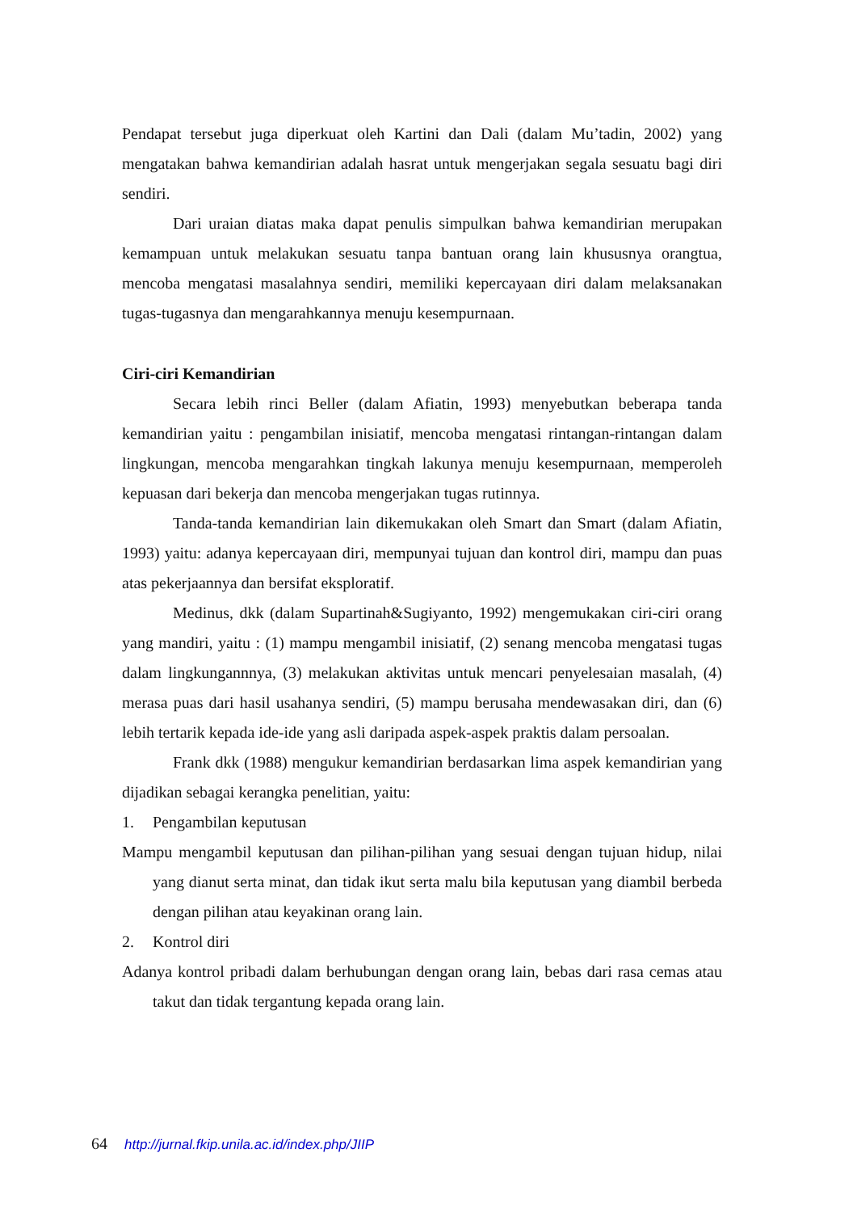Pendapat tersebut juga diperkuat oleh Kartini dan Dali (dalam Mu’tadin, 2002) yang mengatakan bahwa kemandirian adalah hasrat untuk mengerjakan segala sesuatu bagi diri sendiri.
Dari uraian diatas maka dapat penulis simpulkan bahwa kemandirian merupakan kemampuan untuk melakukan sesuatu tanpa bantuan orang lain khususnya orangtua, mencoba mengatasi masalahnya sendiri, memiliki kepercayaan diri dalam melaksanakan tugas-tugasnya dan mengarahkannya menuju kesempurnaan.
Ciri-ciri Kemandirian
Secara lebih rinci Beller (dalam Afiatin, 1993) menyebutkan beberapa tanda kemandirian yaitu : pengambilan inisiatif, mencoba mengatasi rintangan-rintangan dalam lingkungan, mencoba mengarahkan tingkah lakunya menuju kesempurnaan, memperoleh kepuasan dari bekerja dan mencoba mengerjakan tugas rutinnya.
Tanda-tanda kemandirian lain dikemukakan oleh Smart dan Smart (dalam Afiatin, 1993) yaitu: adanya kepercayaan diri, mempunyai tujuan dan kontrol diri, mampu dan puas atas pekerjaannya dan bersifat eksploratif.
Medinus, dkk (dalam Supartinah&Sugiyanto, 1992) mengemukakan ciri-ciri orang yang mandiri, yaitu : (1) mampu mengambil inisiatif, (2) senang mencoba mengatasi tugas dalam lingkungannnya, (3) melakukan aktivitas untuk mencari penyelesaian masalah, (4) merasa puas dari hasil usahanya sendiri, (5) mampu berusaha mendewasakan diri, dan (6) lebih tertarik kepada ide-ide yang asli daripada aspek-aspek praktis dalam persoalan.
Frank dkk (1988) mengukur kemandirian berdasarkan lima aspek kemandirian yang dijadikan sebagai kerangka penelitian, yaitu:
1. Pengambilan keputusan
Mampu mengambil keputusan dan pilihan-pilihan yang sesuai dengan tujuan hidup, nilai yang dianut serta minat, dan tidak ikut serta malu bila keputusan yang diambil berbeda dengan pilihan atau keyakinan orang lain.
2. Kontrol diri
Adanya kontrol pribadi dalam berhubungan dengan orang lain, bebas dari rasa cemas atau takut dan tidak tergantung kepada orang lain.
64 http://jurnal.fkip.unila.ac.id/index.php/JIIP